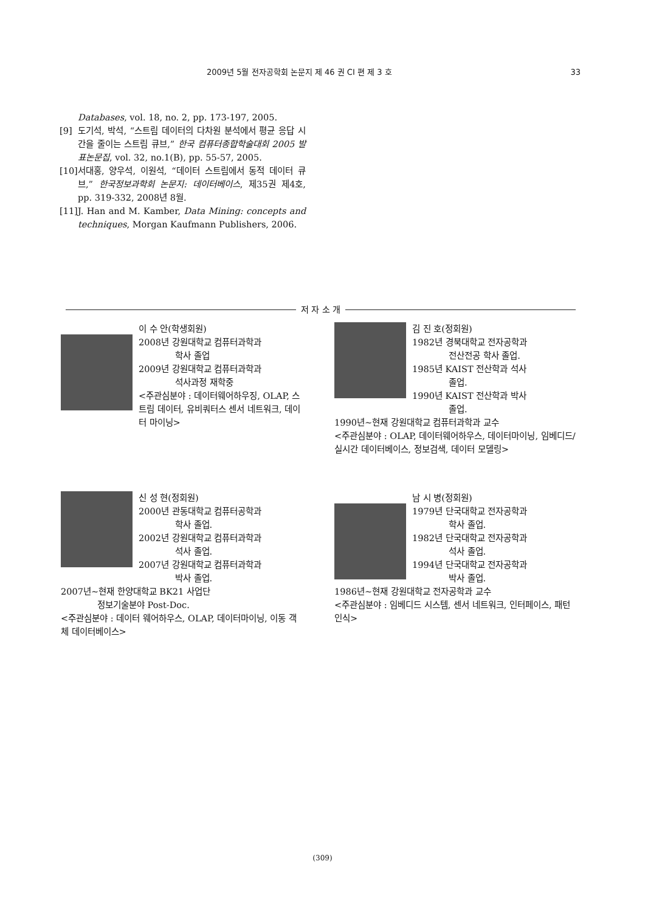2009년 5월 전자공학회 논문지 제 46 권 CI 편 제 3 호 33
Databases, vol. 18, no. 2, pp. 173-197, 2005.
[9] 도기석, 박석, “스트림 데이터의 다차원 분석에서 평균 응답 시간을 줄이는 스트림 큐브,” 한국 컴퓨터종합학술대회 2005 발표논문집, vol. 32, no.1(B), pp. 55-57, 2005.
[10] 서대홍, 양우석, 이원석, “데이터 스트림에서 동적 데이터 큐브,” 한국정보과학회 논문지: 데이터베이스, 제35권 제4호, pp. 319-332, 2008년 8월.
[11] J. Han and M. Kamber, Data Mining: concepts and techniques, Morgan Kaufmann Publishers, 2006.
저 자 소 개
이 수 안(학생회원)
2008년 강원대학교 컴퓨터과학과
학사 졸업
2009년 강원대학교 컴퓨터과학과
석사과정 재학중
<주관심분야 : 데이터웨어하우징, OLAP, 스트림 데이터, 유비쿼터스 센서 네트워크, 데이터 마이닝>
김 진 호(정회원)
1982년 경북대학교 전자공학과
전산전공 학사 졸업.
1985년 KAIST 전산학과 석사
졸업.
1990년 KAIST 전산학과 박사
졸업.
1990년~현재 강원대학교 컴퓨터과학과 교수
<주관심분야 : OLAP, 데이터웨어하우스, 데이터마이닝, 임베디드/실시간 데이터베이스, 정보검색, 데이터 모델링>
신 성 현(정회원)
2000년 관동대학교 컴퓨터공학과
학사 졸업.
2002년 강원대학교 컴퓨터과학과
석사 졸업.
2007년 강원대학교 컴퓨터과학과
박사 졸업.
2007년~현재 한양대학교 BK21 사업단
정보기술분야 Post-Doc.
<주관심분야 : 데이터 웨어하우스, OLAP, 데이터마이닝, 이동 객체 데이터베이스>
남 시 병(정회원)
1979년 단국대학교 전자공학과
학사 졸업.
1982년 단국대학교 전자공학과
석사 졸업.
1994년 단국대학교 전자공학과
박사 졸업.
1986년~현재 강원대학교 전자공학과 교수
<주관심분야 : 임베디드 시스템, 센서 네트워크, 인터페이스, 패턴인식>
(309)